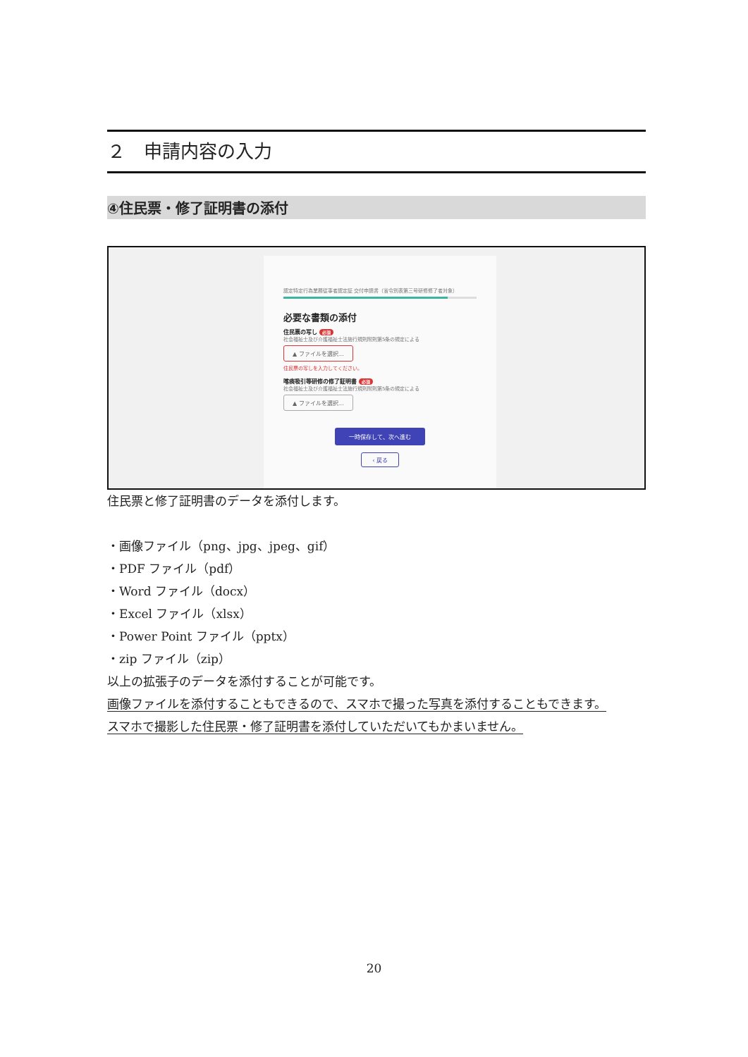２　申請内容の入力
④住民票・修了証明書の添付
認定特定行為業務従事者認定証 交付申請書（省令別表第三号研修修了者対象）
必要な書類の添付
住民票の写し 必須
社会福祉士及び介護福祉士法施行規則附則第5条の規定による
▲ ファイルを選択…
住民票の写しを入力してください。
喀痰吸引等研修の修了証明書 必須
社会福祉士及び介護福祉士法施行規則附則第5条の規定による
▲ ファイルを選択…
一時保存して、次へ進む
‹ 戻る
住民票と修了証明書のデータを添付します。
・画像ファイル（png、jpg、jpeg、gif）
・PDF ファイル（pdf）
・Word ファイル（docx）
・Excel ファイル（xlsx）
・Power Point ファイル（pptx）
・zip ファイル（zip）
以上の拡張子のデータを添付することが可能です。
画像ファイルを添付することもできるので、スマホで撮った写真を添付することもできます。
スマホで撮影した住民票・修了証明書を添付していただいてもかまいません。
20